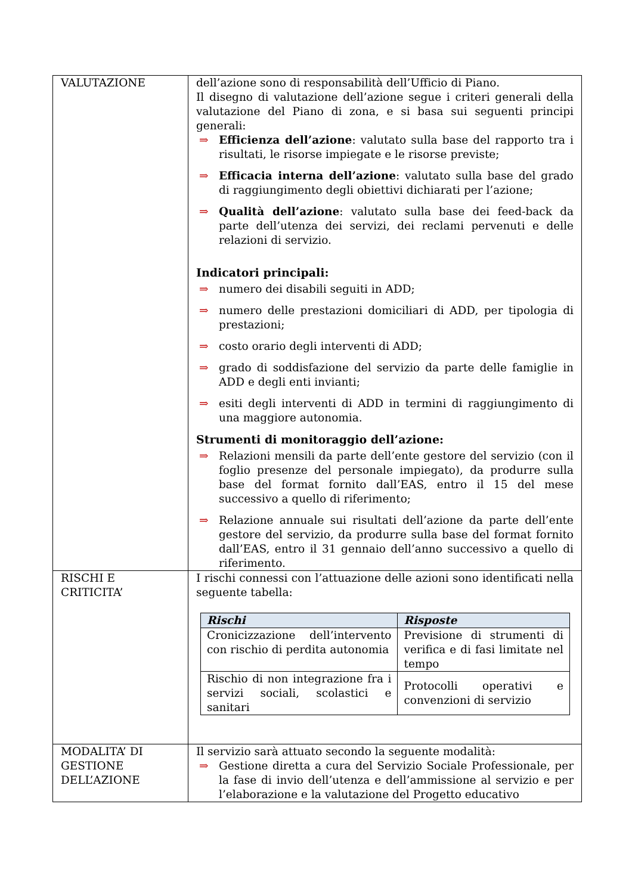| VALUTAZIONE | dell’azione sono di responsabilità dell’Ufficio di Piano. Il disegno di valutazione dell’azione segue i criteri generali della valutazione del Piano di zona, e si basa sui seguenti principi generali: ⇒ Efficienza dell’azione : valutato sulla base del rapporto tra i risultati, le risorse impiegate e le risorse previste; ⇒ Efficacia interna dell’azione : valutato sulla base del grado di raggiungimento degli obiettivi dichiarati per l’azione; ⇒ Qualità dell’azione : valutato sulla base dei feed-back da parte dell’utenza dei servizi, dei reclami pervenuti e delle relazioni di servizio. Indicatori principali: ⇒ numero dei disabili seguiti in ADD; ⇒ numero delle prestazioni domiciliari di ADD, per tipologia di prestazioni; ⇒ costo orario degli interventi di ADD; ⇒ grado di soddisfazione del servizio da parte delle famiglie in ADD e degli enti invianti; ⇒ esiti degli interventi di ADD in termini di raggiungimento di una maggiore autonomia. Strumenti di monitoraggio dell’azione: ⇒ Relazioni mensili da parte dell’ente gestore del servizio (con il foglio presenze del personale impiegato), da produrre sulla base del format fornito dall’EAS, entro il 15 del mese successivo a quello di riferimento; ⇒ Relazione annuale sui risultati dell’azione da parte dell’ente gestore del servizio, da produrre sulla base del format fornito dall’EAS, entro il 31 gennaio dell’anno successivo a quello di riferimento. |
| RISCHI E CRITICITA’ | I rischi connessi con l’attuazione delle azioni sono identificati nella seguente tabella: / Rischi / Risposte / / --- / --- / / Cronicizzazione dell’intervento con rischio di perdita autonomia / Previsione di strumenti di verifica e di fasi limitate nel tempo / / Rischio di non integrazione fra i servizi sociali, scolastici e sanitari / Protocolli operativi e convenzioni di servizio / |
| MODALITA’ DI GESTIONE DELL’AZIONE | Il servizio sarà attuato secondo la seguente modalità: ⇒ Gestione diretta a cura del Servizio Sociale Professionale, per la fase di invio dell’utenza e dell’ammissione al servizio e per l’elaborazione e la valutazione del Progetto educativo |